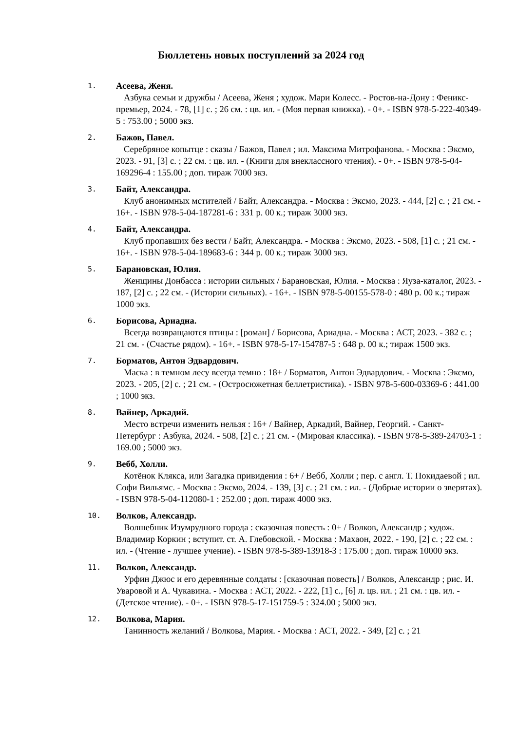Бюллетень новых поступлений за 2024 год
1.
Асеева, Женя.
Азбука семьи и дружбы / Асеева, Женя ; худож. Мари Колесс. - Ростов-на-Дону : Феникс-премьер, 2024. - 78, [1] с. ; 26 см. : цв. ил. - (Моя первая книжка). - 0+. - ISBN 978-5-222-40349-5 : 753.00 ; 5000 экз.
2.
Бажов, Павел.
Серебряное копытце : сказы / Бажов, Павел ; ил. Максима Митрофанова. - Москва : Эксмо, 2023. - 91, [3] с. ; 22 см. : цв. ил. - (Книги для внеклассного чтения). - 0+. - ISBN 978-5-04-169296-4 : 155.00 ; доп. тираж 7000 экз.
3.
Байт, Александра.
Клуб анонимных мстителей / Байт, Александра. - Москва : Эксмо, 2023. - 444, [2] с. ; 21 см. - 16+. - ISBN 978-5-04-187281-6 : 331 р. 00 к.; тираж 3000 экз.
4.
Байт, Александра.
Клуб пропавших без вести / Байт, Александра. - Москва : Эксмо, 2023. - 508, [1] с. ; 21 см. - 16+. - ISBN 978-5-04-189683-6 : 344 р. 00 к.; тираж 3000 экз.
5.
Барановская, Юлия.
Женщины Донбасса : истории сильных / Барановская, Юлия. - Москва : Яуза-каталог, 2023. - 187, [2] с. ; 22 см. - (Истории сильных). - 16+. - ISBN 978-5-00155-578-0 : 480 р. 00 к.; тираж 1000 экз.
6.
Борисова, Ариадна.
Всегда возвращаются птицы : [роман] / Борисова, Ариадна. - Москва : АСТ, 2023. - 382 с. ; 21 см. - (Счастье рядом). - 16+. - ISBN 978-5-17-154787-5 : 648 р. 00 к.; тираж 1500 экз.
7.
Борматов, Антон Эдвардович.
Маска : в темном лесу всегда темно : 18+ / Борматов, Антон Эдвардович. - Москва : Эксмо, 2023. - 205, [2] с. ; 21 см. - (Остросюжетная беллетристика). - ISBN 978-5-600-03369-6 : 441.00 ; 1000 экз.
8.
Вайнер, Аркадий.
Место встречи изменить нельзя : 16+ / Вайнер, Аркадий, Вайнер, Георгий. - Санкт-Петербург : Азбука, 2024. - 508, [2] с. ; 21 см. - (Мировая классика). - ISBN 978-5-389-24703-1 : 169.00 ; 5000 экз.
9.
Вебб, Холли.
Котёнок Клякса, или Загадка привидения : 6+ / Вебб, Холли ; пер. с англ. Т. Покидаевой ; ил. Софи Вильямс. - Москва : Эксмо, 2024. - 139, [3] с. ; 21 см. : ил. - (Добрые истории о зверятах). - ISBN 978-5-04-112080-1 : 252.00 ; доп. тираж 4000 экз.
10.
Волков, Александр.
Волшебник Изумрудного города : сказочная повесть : 0+ / Волков, Александр ; худож. Владимир Коркин ; вступит. ст. А. Глебовской. - Москва : Махаон, 2022. - 190, [2] с. ; 22 см. : ил. - (Чтение - лучшее учение). - ISBN 978-5-389-13918-3 : 175.00 ; доп. тираж 10000 экз.
11.
Волков, Александр.
Урфин Джюс и его деревянные солдаты : [сказочная повесть] / Волков, Александр ; рис. И. Уваровой и А. Чукавина. - Москва : АСТ, 2022. - 222, [1] с., [6] л. цв. ил. ; 21 см. : цв. ил. - (Детское чтение). - 0+. - ISBN 978-5-17-151759-5 : 324.00 ; 5000 экз.
12.
Волкова, Мария.
Танинность желаний / Волкова, Мария. - Москва : АСТ, 2022. - 349, [2] с. ; 21